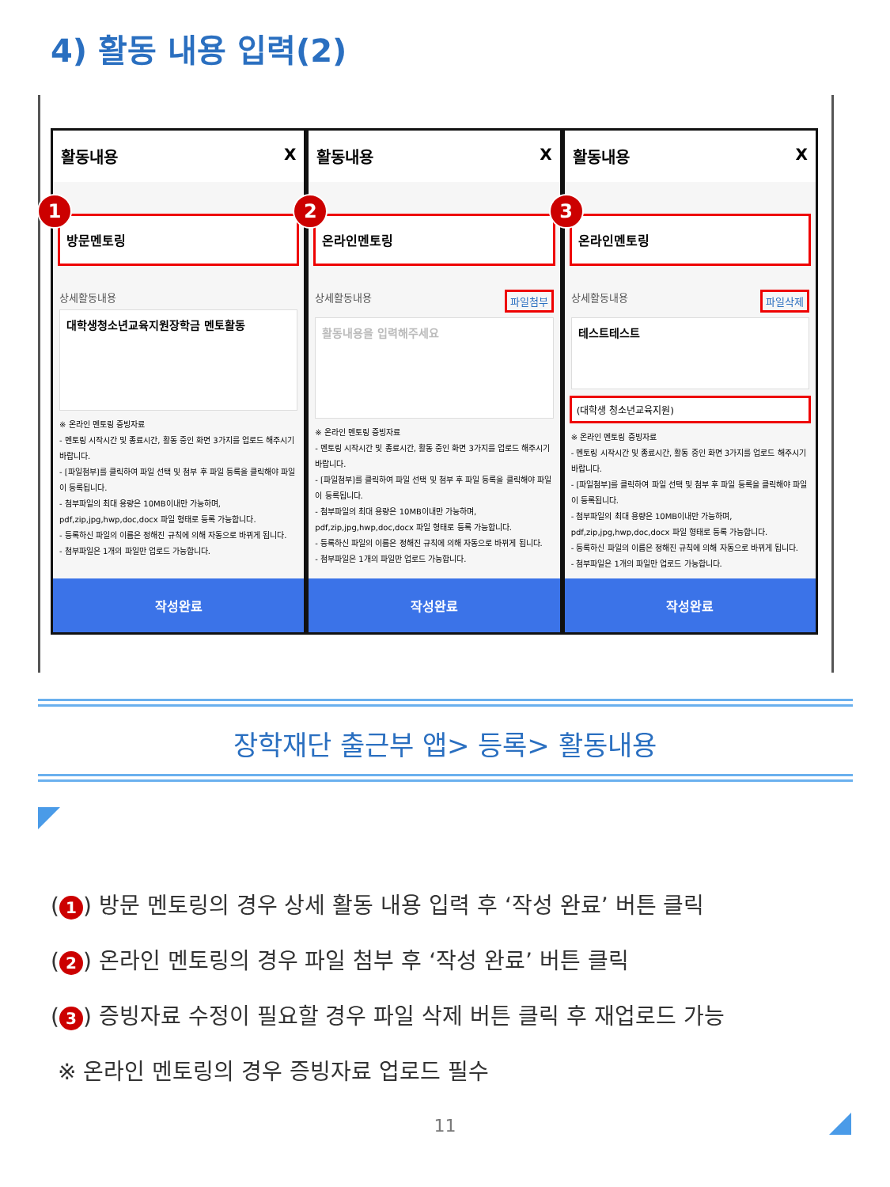4) 활동 내용 입력(2)
1
활동내용 X
방문멘토링
상세활동내용
대학생청소년교육지원장학금 멘토활동
※ 온라인 멘토링 증빙자료
- 멘토링 시작시간 및 종료시간, 활동 중인 화면 3가지를 업로드 해주시기 바랍니다.
- [파일첨부]를 클릭하여 파일 선택 및 첨부 후 파일 등록을 클릭해야 파일이 등록됩니다.
- 첨부파일의 최대 용량은 10MB이내만 가능하며, pdf,zip,jpg,hwp,doc,docx 파일 형태로 등록 가능합니다.
- 등록하신 파일의 이름은 정해진 규칙에 의해 자동으로 바뀌게 됩니다.
- 첨부파일은 1개의 파일만 업로드 가능합니다.
작성완료
2
활동내용 X
온라인멘토링
상세활동내용 파일첨부
활동내용을 입력해주세요
※ 온라인 멘토링 증빙자료
- 멘토링 시작시간 및 종료시간, 활동 중인 화면 3가지를 업로드 해주시기 바랍니다.
- [파일첨부]를 클릭하여 파일 선택 및 첨부 후 파일 등록을 클릭해야 파일이 등록됩니다.
- 첨부파일의 최대 용량은 10MB이내만 가능하며, pdf,zip,jpg,hwp,doc,docx 파일 형태로 등록 가능합니다.
- 등록하신 파일의 이름은 정해진 규칙에 의해 자동으로 바뀌게 됩니다.
- 첨부파일은 1개의 파일만 업로드 가능합니다.
작성완료
3
활동내용 X
온라인멘토링
상세활동내용 파일삭제
테스트테스트
(대학생 청소년교육지원)
※ 온라인 멘토링 증빙자료
- 멘토링 시작시간 및 종료시간, 활동 중인 화면 3가지를 업로드 해주시기 바랍니다.
- [파일첨부]를 클릭하여 파일 선택 및 첨부 후 파일 등록을 클릭해야 파일이 등록됩니다.
- 첨부파일의 최대 용량은 10MB이내만 가능하며, pdf,zip,jpg,hwp,doc,docx 파일 형태로 등록 가능합니다.
- 등록하신 파일의 이름은 정해진 규칙에 의해 자동으로 바뀌게 됩니다.
- 첨부파일은 1개의 파일만 업로드 가능합니다.
작성완료
장학재단 출근부 앱> 등록> 활동내용
(1) 방문 멘토링의 경우 상세 활동 내용 입력 후 ‘작성 완료’ 버튼 클릭
(2) 온라인 멘토링의 경우 파일 첨부 후 ‘작성 완료’ 버튼 클릭
(3) 증빙자료 수정이 필요할 경우 파일 삭제 버튼 클릭 후 재업로드 가능
※ 온라인 멘토링의 경우 증빙자료 업로드 필수
11